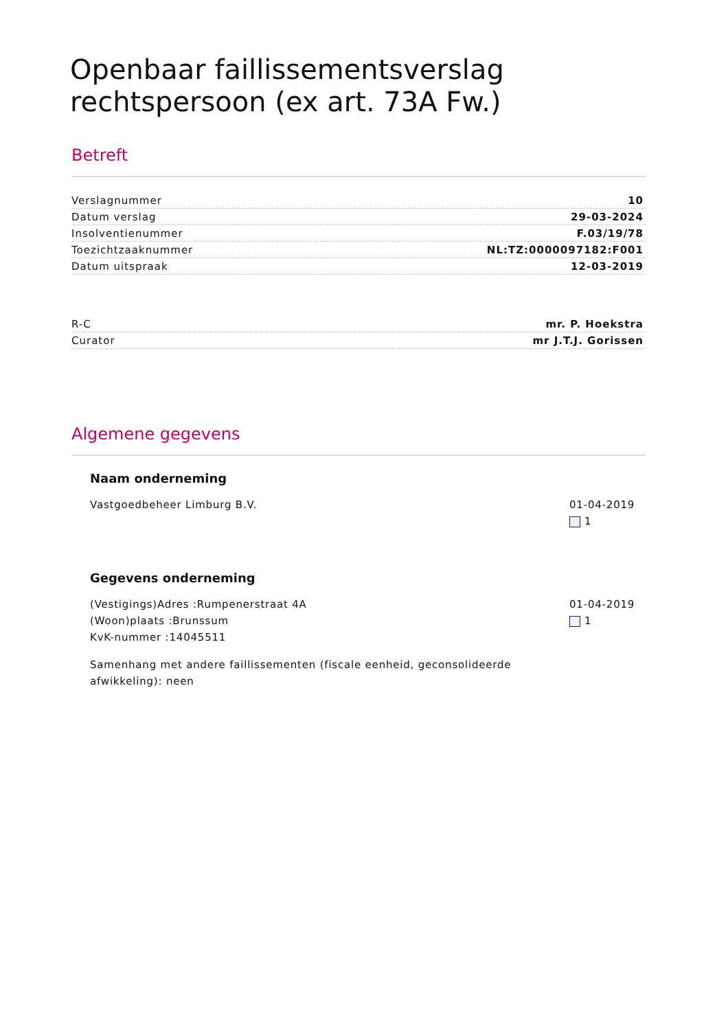Openbaar faillissementsverslag rechtspersoon (ex art. 73A Fw.)
Betreft
| Verslagnummer | 10 |
| Datum verslag | 29-03-2024 |
| Insolventienummer | F.03/19/78 |
| Toezichtzaaknummer | NL:TZ:0000097182:F001 |
| Datum uitspraak | 12-03-2019 |
| R-C | mr. P. Hoekstra |
| Curator | mr J.T.J. Gorissen |
Algemene gegevens
Naam onderneming
Vastgoedbeheer Limburg B.V. 01-04-2019
1
Gegevens onderneming
(Vestigings)Adres :Rumpenerstraat 4A
(Woon)plaats :Brunssum
KvK-nummer :14045511
01-04-2019
1
Samenhang met andere faillissementen (fiscale eenheid, geconsolideerde afwikkeling): neen